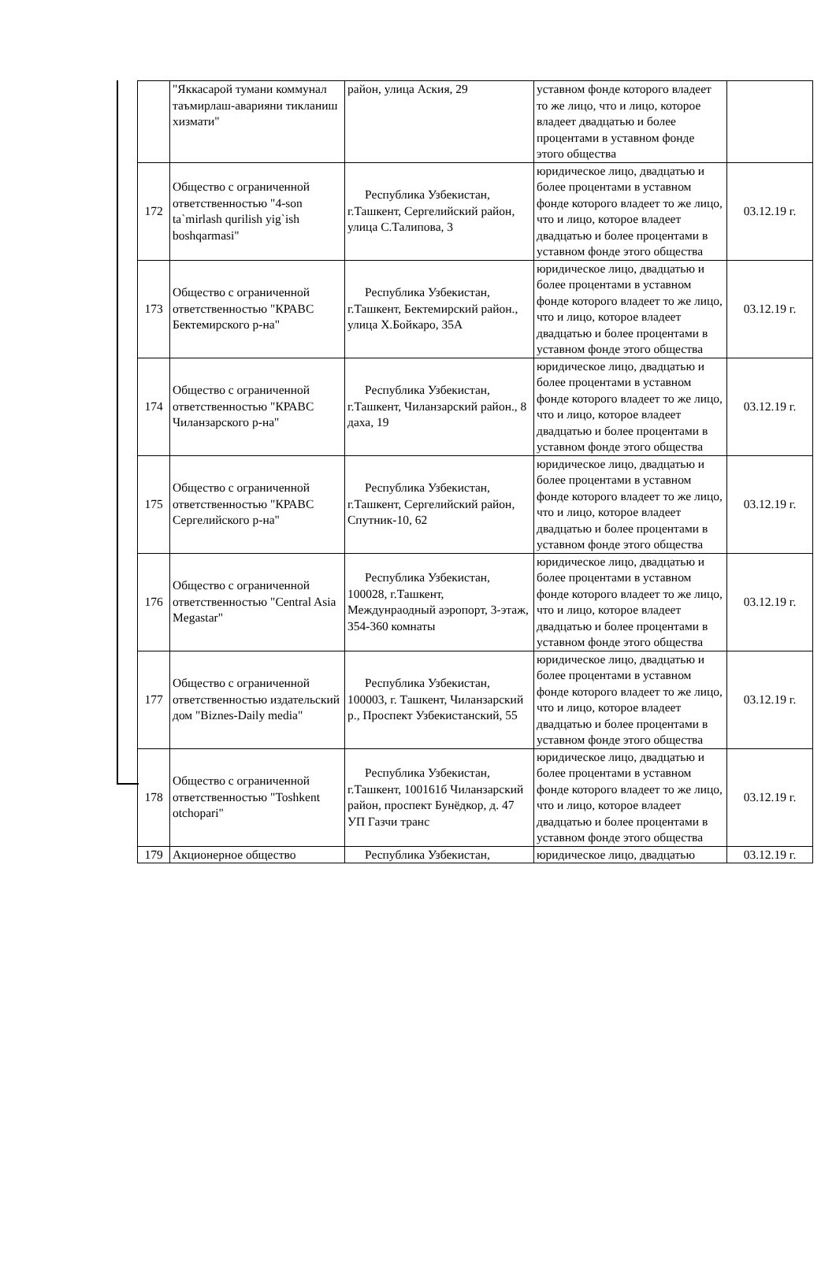| | "Яккасарой тумани коммунал таъмирлаш-аварияни тикланиш хизмати" | район, улица Аския, 29 | уставном фонде которого владеет то же лицо, что и лицо, которое владеет двадцатью и более процентами в уставном фонде этого общества | |
| 172 | Общество с ограниченной ответственностью "4-son ta`mirlash qurilish yig`ish boshqarmasi" | Республика Узбекистан, г.Ташкент, Сергелийский район, улица С.Талипова, 3 | юридическое лицо, двадцатью и более процентами в уставном фонде которого владеет то же лицо, что и лицо, которое владеет двадцатью и более процентами в уставном фонде этого общества | 03.12.19 г. |
| 173 | Общество с ограниченной ответственностью "КРАВС Бектемирского р-на" | Республика Узбекистан, г.Ташкент, Бектемирский район., улица Х.Бойкаро, 35А | юридическое лицо, двадцатью и более процентами в уставном фонде которого владеет то же лицо, что и лицо, которое владеет двадцатью и более процентами в уставном фонде этого общества | 03.12.19 г. |
| 174 | Общество с ограниченной ответственностью "КРАВС Чиланзарского р-на" | Республика Узбекистан, г.Ташкент, Чиланзарский район., 8 даха, 19 | юридическое лицо, двадцатью и более процентами в уставном фонде которого владеет то же лицо, что и лицо, которое владеет двадцатью и более процентами в уставном фонде этого общества | 03.12.19 г. |
| 175 | Общество с ограниченной ответственностью "КРАВС Сергелийского р-на" | Республика Узбекистан, г.Ташкент, Сергелийский район, Спутник-10, 62 | юридическое лицо, двадцатью и более процентами в уставном фонде которого владеет то же лицо, что и лицо, которое владеет двадцатью и более процентами в уставном фонде этого общества | 03.12.19 г. |
| 176 | Общество с ограниченной ответственностью "Central Asia Megastar" | Республика Узбекистан, 100028, г.Ташкент, Междунраодный аэропорт, 3-этаж, 354-360 комнаты | юридическое лицо, двадцатью и более процентами в уставном фонде которого владеет то же лицо, что и лицо, которое владеет двадцатью и более процентами в уставном фонде этого общества | 03.12.19 г. |
| 177 | Общество с ограниченной ответственностью издательский дом "Biznes-Daily media" | Республика Узбекистан, 100003, г. Ташкент, Чиланзарский р., Проспект Узбекистанский, 55 | юридическое лицо, двадцатью и более процентами в уставном фонде которого владеет то же лицо, что и лицо, которое владеет двадцатью и более процентами в уставном фонде этого общества | 03.12.19 г. |
| 178 | Общество с ограниченной ответственностью "Toshkent otchopari" | Республика Узбекистан, г.Ташкент, 100161б Чиланзарский район, проспект Бунёдкор, д. 47 УП Газчи транс | юридическое лицо, двадцатью и более процентами в уставном фонде которого владеет то же лицо, что и лицо, которое владеет двадцатью и более процентами в уставном фонде этого общества | 03.12.19 г. |
| 179 | Акционерное общество | Республика Узбекистан, | юридическое лицо, двадцатью | 03.12.19 г. |